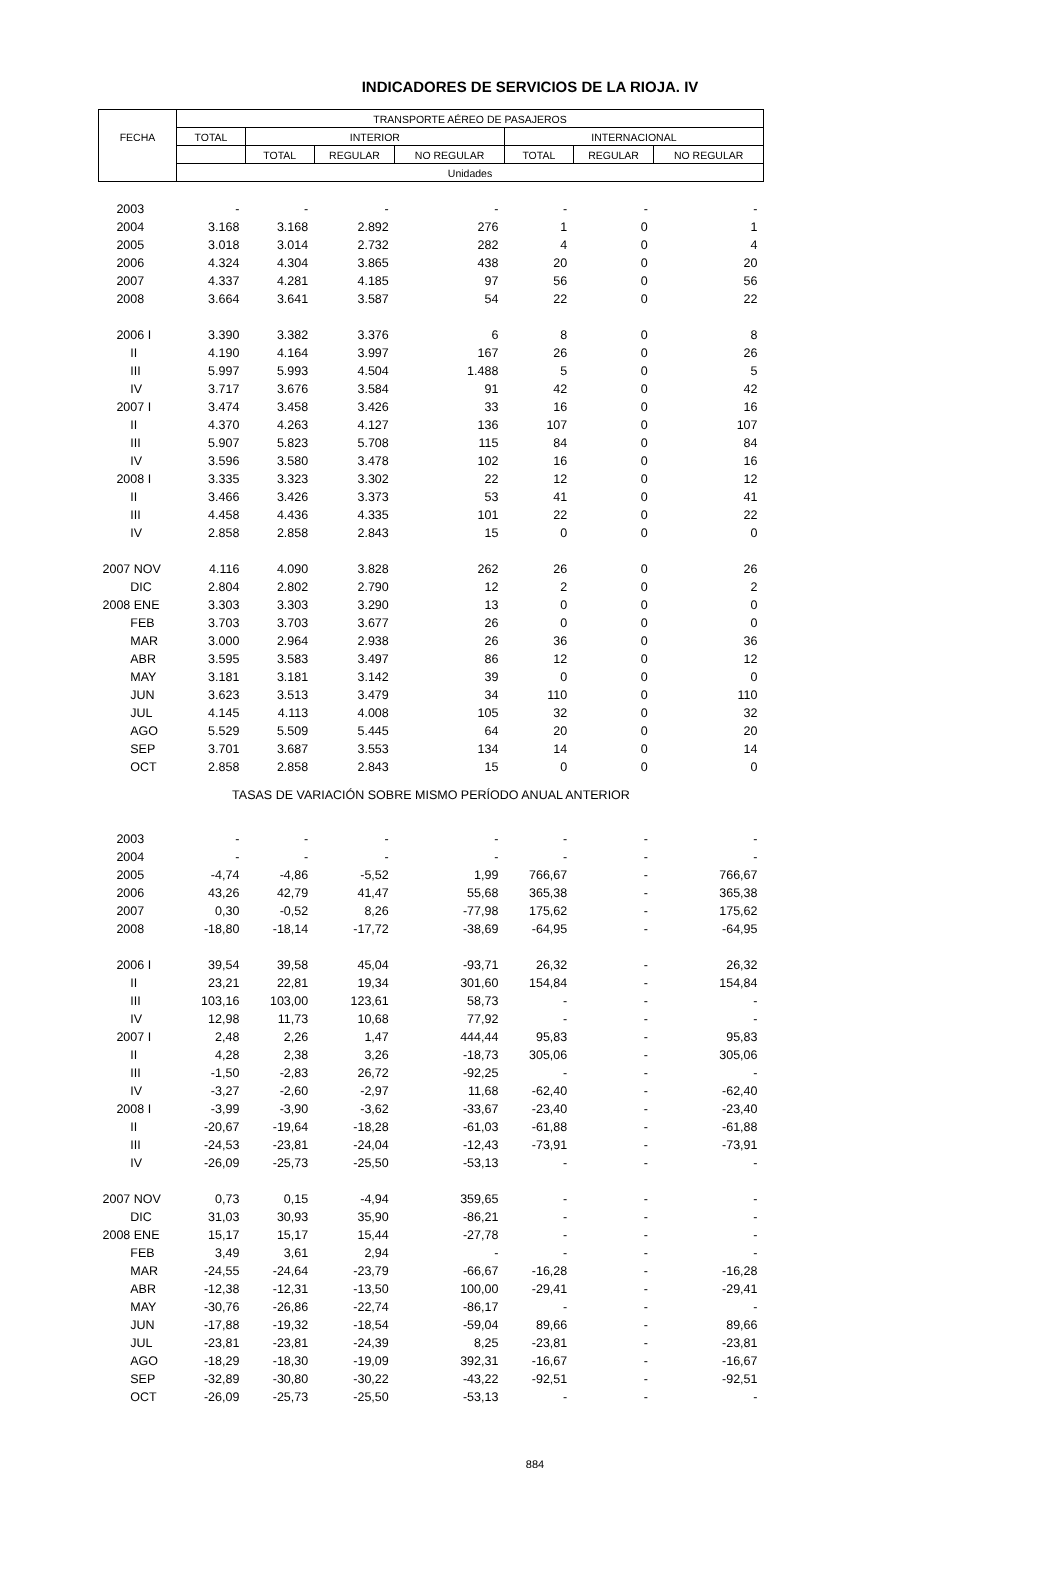INDICADORES DE SERVICIOS DE LA RIOJA. IV
| FECHA | TRANSPORTE AÉREO DE PASAJEROS | | | | | | |
| --- | --- | --- | --- | --- | --- | --- | --- |
| | TOTAL | INTERIOR | | | INTERNACIONAL | | |
| | | TOTAL | REGULAR | NO REGULAR | TOTAL | REGULAR | NO REGULAR |
| | Unidades | | | | | | |
| 2003 | - | - | - | - | - | - | - |
| 2004 | 3.168 | 3.168 | 2.892 | 276 | 1 | 0 | 1 |
| 2005 | 3.018 | 3.014 | 2.732 | 282 | 4 | 0 | 4 |
| 2006 | 4.324 | 4.304 | 3.865 | 438 | 20 | 0 | 20 |
| 2007 | 4.337 | 4.281 | 4.185 | 97 | 56 | 0 | 56 |
| 2008 | 3.664 | 3.641 | 3.587 | 54 | 22 | 0 | 22 |
| 2006 I | 3.390 | 3.382 | 3.376 | 6 | 8 | 0 | 8 |
| II | 4.190 | 4.164 | 3.997 | 167 | 26 | 0 | 26 |
| III | 5.997 | 5.993 | 4.504 | 1.488 | 5 | 0 | 5 |
| IV | 3.717 | 3.676 | 3.584 | 91 | 42 | 0 | 42 |
| 2007 I | 3.474 | 3.458 | 3.426 | 33 | 16 | 0 | 16 |
| II | 4.370 | 4.263 | 4.127 | 136 | 107 | 0 | 107 |
| III | 5.907 | 5.823 | 5.708 | 115 | 84 | 0 | 84 |
| IV | 3.596 | 3.580 | 3.478 | 102 | 16 | 0 | 16 |
| 2008 I | 3.335 | 3.323 | 3.302 | 22 | 12 | 0 | 12 |
| II | 3.466 | 3.426 | 3.373 | 53 | 41 | 0 | 41 |
| III | 4.458 | 4.436 | 4.335 | 101 | 22 | 0 | 22 |
| IV | 2.858 | 2.858 | 2.843 | 15 | 0 | 0 | 0 |
| 2007 NOV | 4.116 | 4.090 | 3.828 | 262 | 26 | 0 | 26 |
| DIC | 2.804 | 2.802 | 2.790 | 12 | 2 | 0 | 2 |
| 2008 ENE | 3.303 | 3.303 | 3.290 | 13 | 0 | 0 | 0 |
| FEB | 3.703 | 3.703 | 3.677 | 26 | 0 | 0 | 0 |
| MAR | 3.000 | 2.964 | 2.938 | 26 | 36 | 0 | 36 |
| ABR | 3.595 | 3.583 | 3.497 | 86 | 12 | 0 | 12 |
| MAY | 3.181 | 3.181 | 3.142 | 39 | 0 | 0 | 0 |
| JUN | 3.623 | 3.513 | 3.479 | 34 | 110 | 0 | 110 |
| JUL | 4.145 | 4.113 | 4.008 | 105 | 32 | 0 | 32 |
| AGO | 5.529 | 5.509 | 5.445 | 64 | 20 | 0 | 20 |
| SEP | 3.701 | 3.687 | 3.553 | 134 | 14 | 0 | 14 |
| OCT | 2.858 | 2.858 | 2.843 | 15 | 0 | 0 | 0 |
| TASAS DE VARIACIÓN SOBRE MISMO PERÍODO ANUAL ANTERIOR | | | | | | | |
| 2003 | - | - | - | - | - | - | - |
| 2004 | - | - | - | - | - | - | - |
| 2005 | -4,74 | -4,86 | -5,52 | 1,99 | 766,67 | - | 766,67 |
| 2006 | 43,26 | 42,79 | 41,47 | 55,68 | 365,38 | - | 365,38 |
| 2007 | 0,30 | -0,52 | 8,26 | -77,98 | 175,62 | - | 175,62 |
| 2008 | -18,80 | -18,14 | -17,72 | -38,69 | -64,95 | - | -64,95 |
| 2006 I | 39,54 | 39,58 | 45,04 | -93,71 | 26,32 | - | 26,32 |
| II | 23,21 | 22,81 | 19,34 | 301,60 | 154,84 | - | 154,84 |
| III | 103,16 | 103,00 | 123,61 | 58,73 | - | - | - |
| IV | 12,98 | 11,73 | 10,68 | 77,92 | - | - | - |
| 2007 I | 2,48 | 2,26 | 1,47 | 444,44 | 95,83 | - | 95,83 |
| II | 4,28 | 2,38 | 3,26 | -18,73 | 305,06 | - | 305,06 |
| III | -1,50 | -2,83 | 26,72 | -92,25 | - | - | - |
| IV | -3,27 | -2,60 | -2,97 | 11,68 | -62,40 | - | -62,40 |
| 2008 I | -3,99 | -3,90 | -3,62 | -33,67 | -23,40 | - | -23,40 |
| II | -20,67 | -19,64 | -18,28 | -61,03 | -61,88 | - | -61,88 |
| III | -24,53 | -23,81 | -24,04 | -12,43 | -73,91 | - | -73,91 |
| IV | -26,09 | -25,73 | -25,50 | -53,13 | - | - | - |
| 2007 NOV | 0,73 | 0,15 | -4,94 | 359,65 | - | - | - |
| DIC | 31,03 | 30,93 | 35,90 | -86,21 | - | - | - |
| 2008 ENE | 15,17 | 15,17 | 15,44 | -27,78 | - | - | - |
| FEB | 3,49 | 3,61 | 2,94 | - | - | - | - |
| MAR | -24,55 | -24,64 | -23,79 | -66,67 | -16,28 | - | -16,28 |
| ABR | -12,38 | -12,31 | -13,50 | 100,00 | -29,41 | - | -29,41 |
| MAY | -30,76 | -26,86 | -22,74 | -86,17 | - | - | - |
| JUN | -17,88 | -19,32 | -18,54 | -59,04 | 89,66 | - | 89,66 |
| JUL | -23,81 | -23,81 | -24,39 | 8,25 | -23,81 | - | -23,81 |
| AGO | -18,29 | -18,30 | -19,09 | 392,31 | -16,67 | - | -16,67 |
| SEP | -32,89 | -30,80 | -30,22 | -43,22 | -92,51 | - | -92,51 |
| OCT | -26,09 | -25,73 | -25,50 | -53,13 | - | - | - |
884